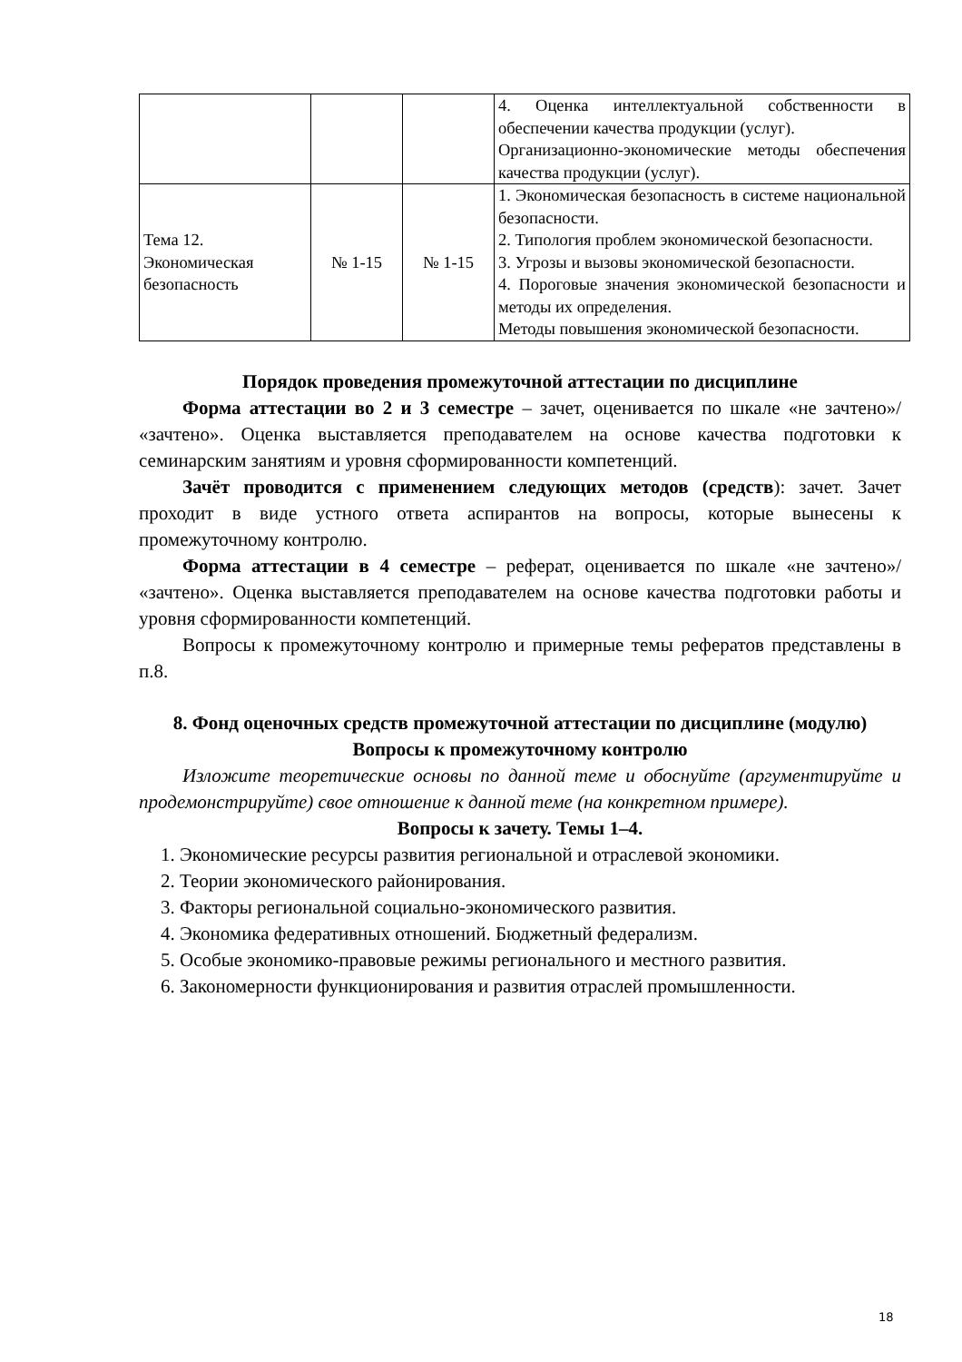| | | | 4. Оценка интеллектуальной собственности в обеспечении качества продукции (услуг). Организационно-экономические методы обеспечения качества продукции (услуг). |
| Тема 12. Экономическая безопасность | № 1-15 | № 1-15 | 1. Экономическая безопасность в системе национальной безопасности. 2. Типология проблем экономической безопасности. 3. Угрозы и вызовы экономической безопасности. 4. Пороговые значения экономической безопасности и методы их определения. Методы повышения экономической безопасности. |
Порядок проведения промежуточной аттестации по дисциплине
Форма аттестации во 2 и 3 семестре – зачет, оценивается по шкале «не зачтено»/ «зачтено». Оценка выставляется преподавателем на основе качества подготовки к семинарским занятиям и уровня сформированности компетенций.
Зачёт проводится с применением следующих методов (средств): зачет. Зачет проходит в виде устного ответа аспирантов на вопросы, которые вынесены к промежуточному контролю.
Форма аттестации в 4 семестре – реферат, оценивается по шкале «не зачтено»/ «зачтено». Оценка выставляется преподавателем на основе качества подготовки работы и уровня сформированности компетенций.
Вопросы к промежуточному контролю и примерные темы рефератов представлены в п.8.
8. Фонд оценочных средств промежуточной аттестации по дисциплине (модулю)
Вопросы к промежуточному контролю
Изложите теоретические основы по данной теме и обоснуйте (аргументируйте и продемонстрируйте) свое отношение к данной теме (на конкретном примере).
Вопросы к зачету. Темы 1–4.
1. Экономические ресурсы развития региональной и отраслевой экономики.
2. Теории экономического районирования.
3. Факторы региональной социально-экономического развития.
4. Экономика федеративных отношений. Бюджетный федерализм.
5. Особые экономико-правовые режимы регионального и местного развития.
6. Закономерности функционирования и развития отраслей промышленности.
18